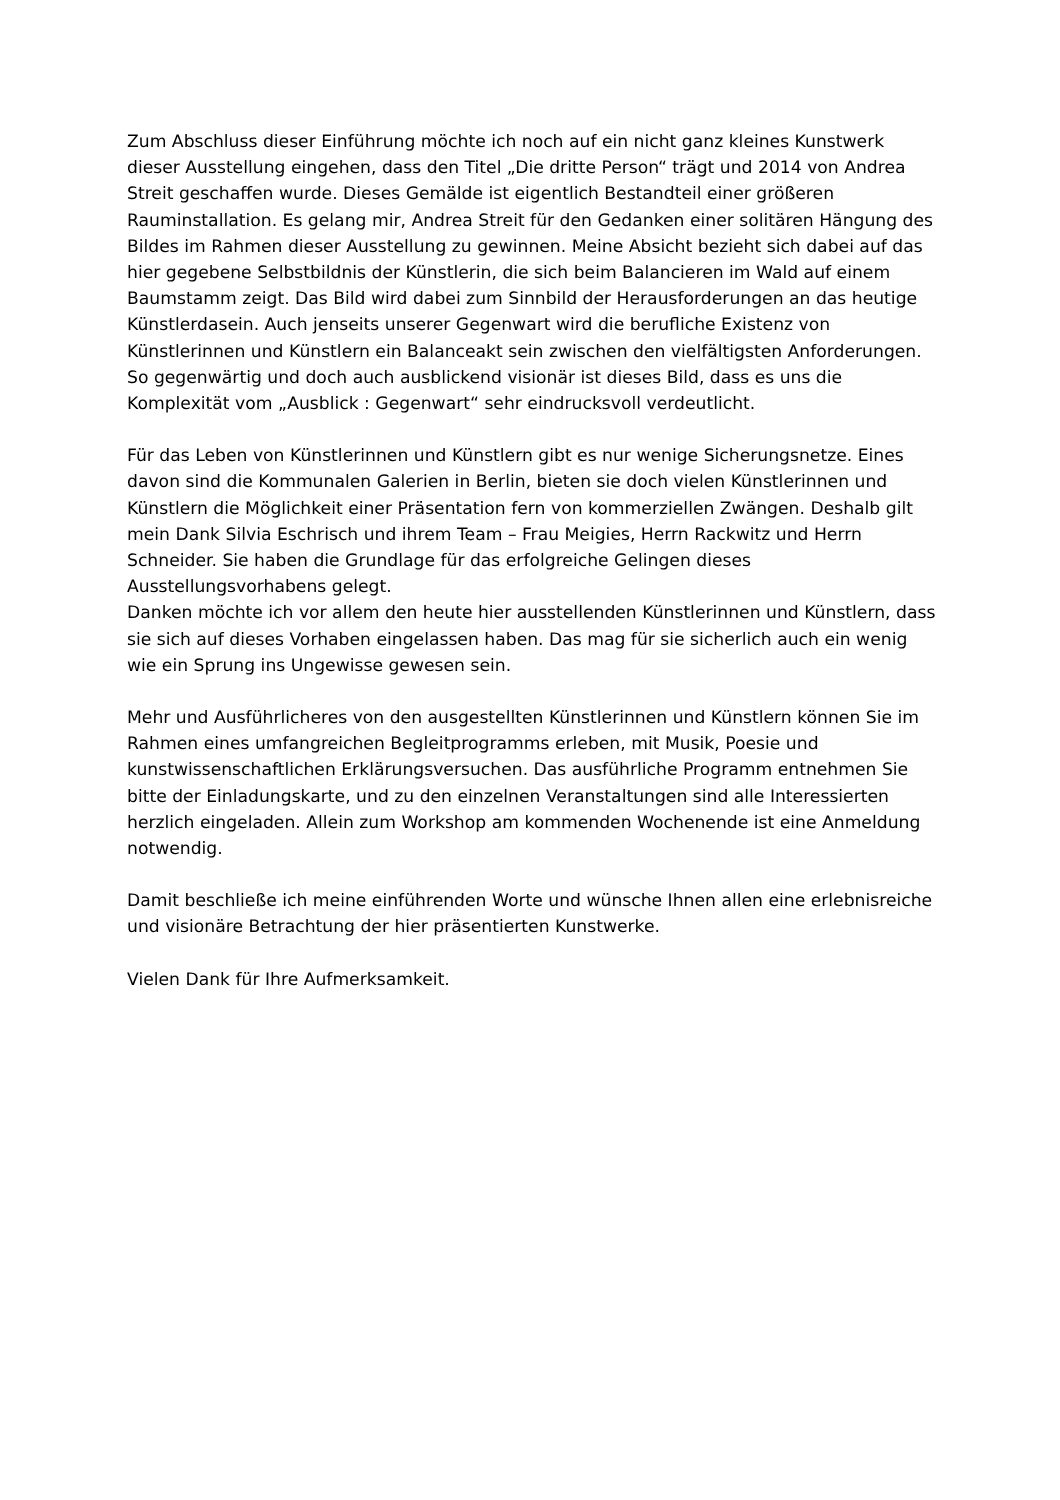Zum Abschluss dieser Einführung möchte ich noch auf ein nicht ganz kleines Kunstwerk dieser Ausstellung eingehen, dass den Titel „Die dritte Person“ trägt und 2014 von Andrea Streit geschaffen wurde. Dieses Gemälde ist eigentlich Bestandteil einer größeren Rauminstallation. Es gelang mir, Andrea Streit für den Gedanken einer solitären Hängung des Bildes im Rahmen dieser Ausstellung zu gewinnen. Meine Absicht bezieht sich dabei auf das hier gegebene Selbstbildnis der Künstlerin, die sich beim Balancieren im Wald auf einem Baumstamm zeigt. Das Bild wird dabei zum Sinnbild der Herausforderungen an das heutige Künstlerdasein. Auch jenseits unserer Gegenwart wird die berufliche Existenz von Künstlerinnen und Künstlern ein Balanceakt sein zwischen den vielfältigsten Anforderungen. So gegenwärtig und doch auch ausblickend visionär ist dieses Bild, dass es uns die Komplexität vom „Ausblick : Gegenwart“ sehr eindrucksvoll verdeutlicht.
Für das Leben von Künstlerinnen und Künstlern gibt es nur wenige Sicherungsnetze. Eines davon sind die Kommunalen Galerien in Berlin, bieten sie doch vielen Künstlerinnen und Künstlern die Möglichkeit einer Präsentation fern von kommerziellen Zwängen. Deshalb gilt mein Dank Silvia Eschrisch und ihrem Team – Frau Meigies, Herrn Rackwitz und Herrn Schneider. Sie haben die Grundlage für das erfolgreiche Gelingen dieses Ausstellungsvorhabens gelegt.
Danken möchte ich vor allem den heute hier ausstellenden Künstlerinnen und Künstlern, dass sie sich auf dieses Vorhaben eingelassen haben. Das mag für sie sicherlich auch ein wenig wie ein Sprung ins Ungewisse gewesen sein.
Mehr und Ausführlicheres von den ausgestellten Künstlerinnen und Künstlern können Sie im Rahmen eines umfangreichen Begleitprogramms erleben, mit Musik, Poesie und kunstwissenschaftlichen Erklärungsversuchen. Das ausführliche Programm entnehmen Sie bitte der Einladungskarte, und zu den einzelnen Veranstaltungen sind alle Interessierten herzlich eingeladen. Allein zum Workshop am kommenden Wochenende ist eine Anmeldung notwendig.
Damit beschließe ich meine einführenden Worte und wünsche Ihnen allen eine erlebnisreiche und visionäre Betrachtung der hier präsentierten Kunstwerke.
Vielen Dank für Ihre Aufmerksamkeit.